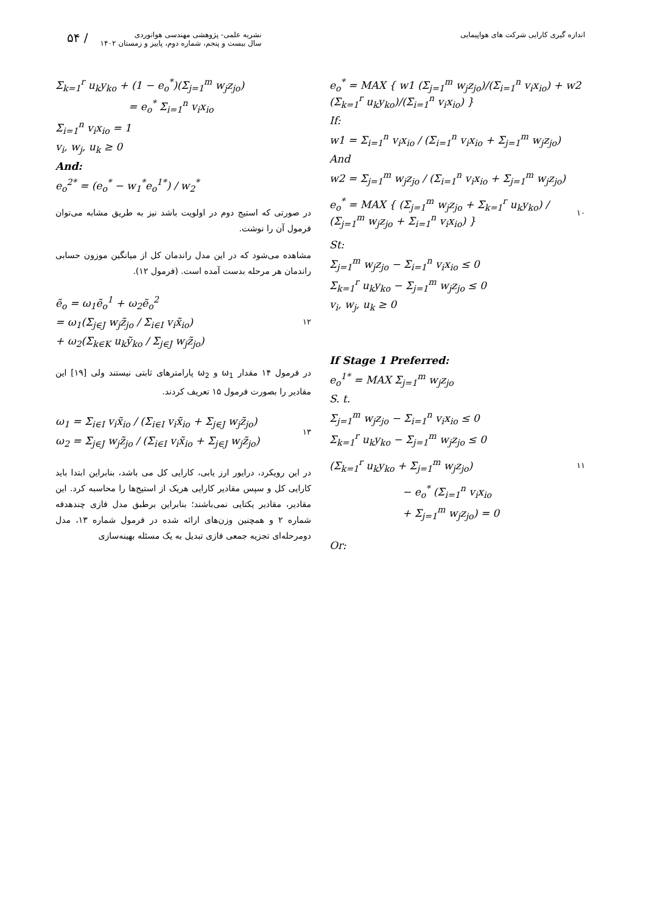۵۴ /
نشریه علمی- پژوهشی مهندسی هوانوردی
سال بیست و پنجم، شماره دوم، پاییز و زمستان ۱۴۰۲
اندازه گیری کارایی شرکت های هواپیمایی
e<sub>o</sub><sup>*</sup> = MAX { w1 (Σ<sub>j=1</sub><sup>m</sup> w<sub>j</sub>z<sub>jo</sub>)/(Σ<sub>i=1</sub><sup>n</sup> v<sub>i</sub>x<sub>io</sub>) + w2 (Σ<sub>k=1</sub><sup>r</sup> u<sub>k</sub>y<sub>ko</sub>)/(Σ<sub>i=1</sub><sup>n</sup> v<sub>i</sub>x<sub>io</sub>) }
If:
w1 = Σ<sub>i=1</sub><sup>n</sup> v<sub>i</sub>x<sub>io</sub> / (Σ<sub>i=1</sub><sup>n</sup> v<sub>i</sub>x<sub>io</sub> + Σ<sub>j=1</sub><sup>m</sup> w<sub>j</sub>z<sub>jo</sub>)
And
w2 = Σ<sub>j=1</sub><sup>m</sup> w<sub>j</sub>z<sub>jo</sub> / (Σ<sub>i=1</sub><sup>n</sup> v<sub>i</sub>x<sub>io</sub> + Σ<sub>j=1</sub><sup>m</sup> w<sub>j</sub>z<sub>jo</sub>)
e<sub>o</sub><sup>*</sup> = MAX { (Σ<sub>j=1</sub><sup>m</sup> w<sub>j</sub>z<sub>jo</sub> + Σ<sub>k=1</sub><sup>r</sup> u<sub>k</sub>y<sub>ko</sub>) / (Σ<sub>j=1</sub><sup>m</sup> w<sub>j</sub>z<sub>jo</sub> + Σ<sub>i=1</sub><sup>n</sup> v<sub>i</sub>x<sub>io</sub>) }
۱۰
St:
Σ<sub>j=1</sub><sup>m</sup> w<sub>j</sub>z<sub>jo</sub> − Σ<sub>i=1</sub><sup>n</sup> v<sub>i</sub>x<sub>io</sub> ≤ 0
Σ<sub>k=1</sub><sup>r</sup> u<sub>k</sub>y<sub>ko</sub> − Σ<sub>j=1</sub><sup>m</sup> w<sub>j</sub>z<sub>jo</sub> ≤ 0
v<sub>i</sub>, w<sub>j</sub>, u<sub>k</sub> ≥ 0
If Stage 1 Preferred:
e<sub>o</sub><sup>1*</sup> = MAX Σ<sub>j=1</sub><sup>m</sup> w<sub>j</sub>z<sub>jo</sub>
S. t.
Σ<sub>j=1</sub><sup>m</sup> w<sub>j</sub>z<sub>jo</sub> − Σ<sub>i=1</sub><sup>n</sup> v<sub>i</sub>x<sub>io</sub> ≤ 0
Σ<sub>k=1</sub><sup>r</sup> u<sub>k</sub>y<sub>ko</sub> − Σ<sub>j=1</sub><sup>m</sup> w<sub>j</sub>z<sub>jo</sub> ≤ 0
(Σ<sub>k=1</sub><sup>r</sup> u<sub>k</sub>y<sub>ko</sub> + Σ<sub>j=1</sub><sup>m</sup> w<sub>j</sub>z<sub>jo</sub>)
۱۱
− e<sub>o</sub><sup>*</sup> (Σ<sub>i=1</sub><sup>n</sup> v<sub>i</sub>x<sub>io</sub>
+ Σ<sub>j=1</sub><sup>m</sup> w<sub>j</sub>z<sub>jo</sub>) = 0
Or:
Σ<sub>k=1</sub><sup>r</sup> u<sub>k</sub>y<sub>ko</sub> + (1 − e<sub>o</sub><sup>*</sup>)(Σ<sub>j=1</sub><sup>m</sup> w<sub>j</sub>z<sub>jo</sub>)
= e<sub>o</sub><sup>*</sup> Σ<sub>i=1</sub><sup>n</sup> v<sub>i</sub>x<sub>io</sub>
Σ<sub>i=1</sub><sup>n</sup> v<sub>i</sub>x<sub>io</sub> = 1
v<sub>i</sub>, w<sub>j</sub>, u<sub>k</sub> ≥ 0
And:
e<sub>o</sub><sup>2*</sup> = (e<sub>o</sub><sup>*</sup> − w<sub>1</sub><sup>*</sup>e<sub>o</sub><sup>1*</sup>) / w<sub>2</sub><sup>*</sup>
در صورتی که استیج دوم در اولویت باشد نیز به طریق مشابه می‌توان فرمول آن را نوشت.
مشاهده می‌شود که در این مدل راندمان کل از میانگین موزون حسابی راندمان هر مرحله بدست آمده است. (فرمول ۱۲).
ẽ<sub>o</sub> = ω<sub>1</sub>ẽ<sub>o</sub><sup>1</sup> + ω<sub>2</sub>ẽ<sub>o</sub><sup>2</sup>
= ω<sub>1</sub>(Σ<sub>j∈J</sub> w<sub>j</sub>z̃<sub>jo</sub> / Σ<sub>i∈I</sub> v<sub>i</sub>x̃<sub>io</sub>)
+ ω<sub>2</sub>(Σ<sub>k∈K</sub> u<sub>k</sub>ỹ<sub>ko</sub> / Σ<sub>j∈J</sub> w<sub>j</sub>z̃<sub>jo</sub>)
۱۲
در فرمول ۱۴ مقدار ω<sub>1</sub> و ω<sub>2</sub> پارامترهای ثابتی نیستند ولی [۱۹] این مقادیر را بصورت فرمول ۱۵ تعریف کردند.
ω<sub>1</sub> = Σ<sub>i∈I</sub> v<sub>i</sub>x̃<sub>io</sub> / (Σ<sub>i∈I</sub> v<sub>i</sub>x̃<sub>io</sub> + Σ<sub>j∈J</sub> w<sub>j</sub>z̃<sub>jo</sub>)
ω<sub>2</sub> = Σ<sub>j∈J</sub> w<sub>j</sub>z̃<sub>jo</sub> / (Σ<sub>i∈I</sub> v<sub>i</sub>x̃<sub>io</sub> + Σ<sub>j∈J</sub> w<sub>j</sub>z̃<sub>jo</sub>)
۱۳
در این رویکرد، درایور ارز یابی، کارایی کل می باشد، بنابراین ابتدا باید کارایی کل و سپس مقادیر کارایی هریک از استیج‌ها را محاسبه کرد. این مقادیر، مقادیر یکتایی نمی‌باشند؛ بنابراین برطبق مدل فازی چندهدفه شماره ۲ و همچنین وزن‌های ارائه شده در فرمول شماره ۱۳، مدل دومرحله‌ای تجزیه جمعی فازی تبدیل به یک مسئله بهینه‌سازی